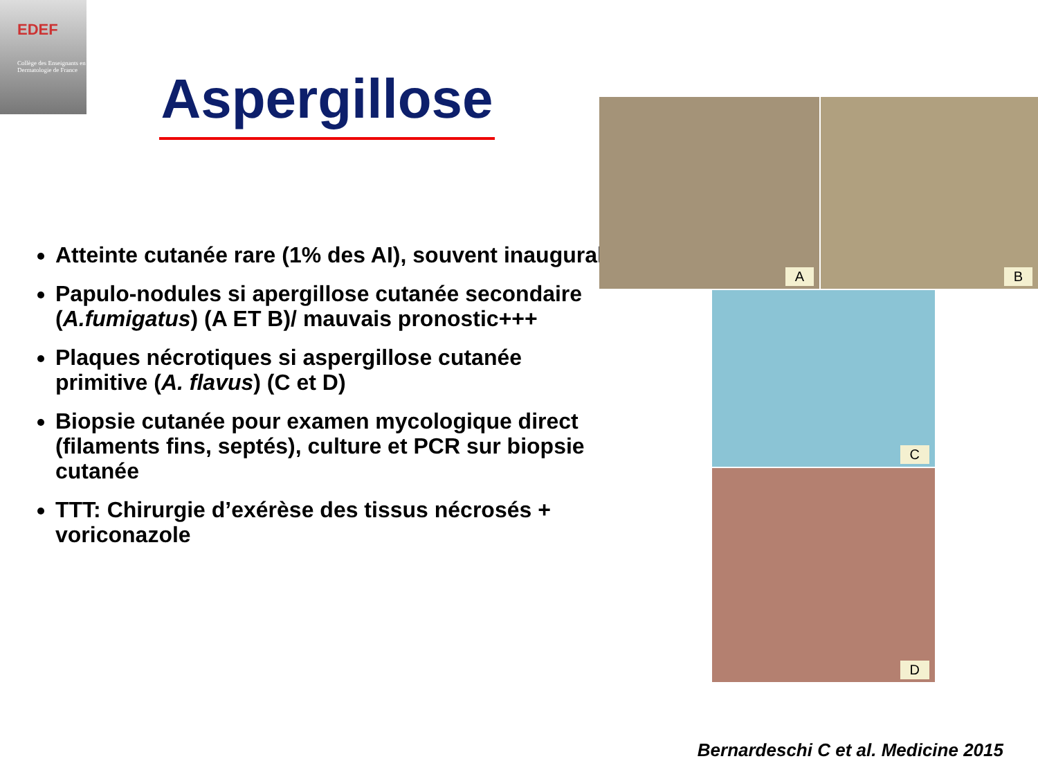EDEF
Collège des Enseignants en Dermatologie de France
Aspergillose
Atteinte cutanée rare (1% des AI), souvent inaugural
Papulo-nodules si apergillose cutanée secondaire (A.fumigatus) (A ET B)/ mauvais pronostic+++
Plaques nécrotiques si aspergillose cutanée primitive (A. flavus) (C et D)
Biopsie cutanée pour examen mycologique direct (filaments fins, septés), culture et PCR sur biopsie cutanée
TTT: Chirurgie d’exérèse des tissus nécrosés + voriconazole
A B
C
D
Bernardeschi C et al. Medicine 2015